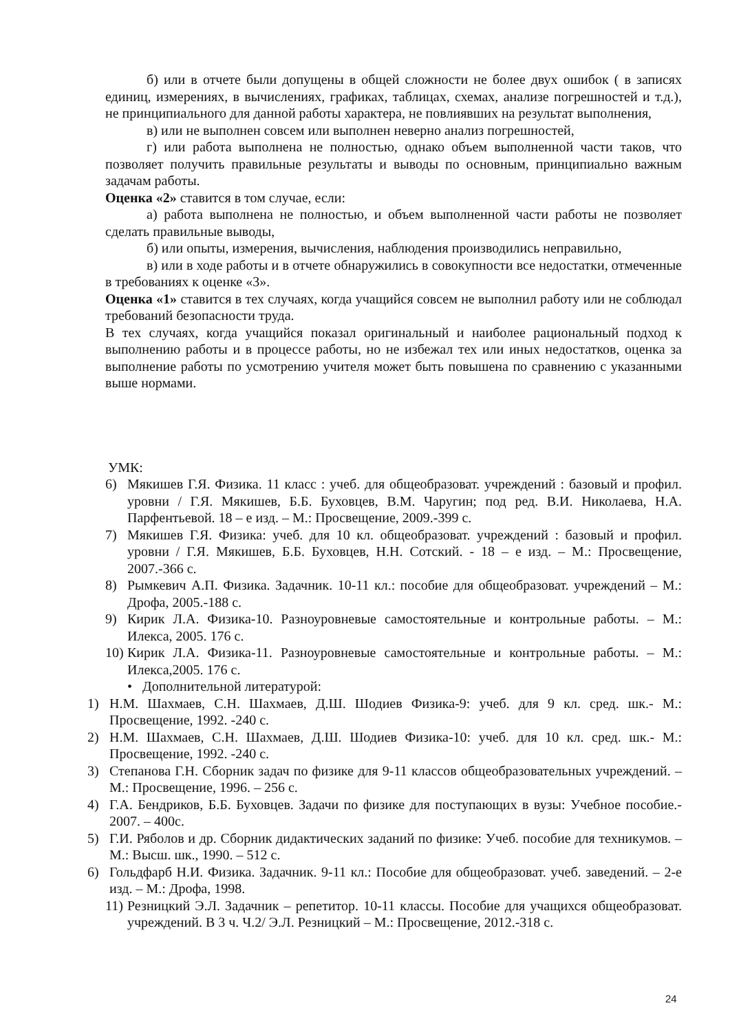б) или в отчете были допущены в общей сложности не более двух ошибок ( в записях единиц, измерениях, в вычислениях, графиках, таблицах, схемах, анализе погрешностей и т.д.), не принципиального для данной работы характера, не повлиявших на результат выполнения,
в) или не выполнен совсем или выполнен неверно анализ погрешностей,
г) или работа выполнена не полностью, однако объем выполненной части таков, что позволяет получить правильные результаты и выводы по основным, принципиально важным задачам работы.
Оценка «2» ставится в том случае, если:
а) работа выполнена не полностью, и объем выполненной части работы не позволяет сделать правильные выводы,
б) или опыты, измерения, вычисления, наблюдения производились неправильно,
в) или в ходе работы и в отчете обнаружились в совокупности все недостатки, отмеченные в требованиях к оценке «3».
Оценка «1» ставится в тех случаях, когда учащийся совсем не выполнил работу или не соблюдал требований безопасности труда.
В тех случаях, когда учащийся показал оригинальный и наиболее рациональный подход к выполнению работы и в процессе работы, но не избежал тех или иных недостатков, оценка за выполнение работы по усмотрению учителя может быть повышена по сравнению с указанными выше нормами.
УМК:
6) Мякишев Г.Я. Физика. 11 класс : учеб. для общеобразоват. учреждений : базовый и профил. уровни / Г.Я. Мякишев, Б.Б. Буховцев, В.М. Чаругин; под ред. В.И. Николаева, Н.А. Парфентьевой. 18 – е изд. – М.: Просвещение, 2009.-399 с.
7) Мякишев Г.Я. Физика: учеб. для 10 кл. общеобразоват. учреждений : базовый и профил. уровни / Г.Я. Мякишев, Б.Б. Буховцев, Н.Н. Сотский. - 18 – е изд. – М.: Просвещение, 2007.-366 с.
8) Рымкевич А.П. Физика. Задачник. 10-11 кл.: пособие для общеобразоват. учреждений – М.: Дрофа, 2005.-188 с.
9) Кирик Л.А. Физика-10. Разноуровневые самостоятельные и контрольные работы. – М.: Илекса, 2005. 176 с.
10)
Кирик Л.А. Физика-11. Разноуровневые самостоятельные и контрольные работы. – М.: Илекса,2005. 176 с.
• Дополнительной литературой:
1) Н.М. Шахмаев, С.Н. Шахмаев, Д.Ш. Шодиев Физика-9: учеб. для 9 кл. сред. шк.- М.: Просвещение, 1992. -240 с.
2) Н.М. Шахмаев, С.Н. Шахмаев, Д.Ш. Шодиев Физика-10: учеб. для 10 кл. сред. шк.- М.: Просвещение, 1992. -240 с.
3) Степанова Г.Н. Сборник задач по физике для 9-11 классов общеобразовательных учреждений. – М.: Просвещение, 1996. – 256 с.
4) Г.А. Бендриков, Б.Б. Буховцев. Задачи по физике для поступающих в вузы: Учебное пособие.- 2007. – 400с.
5) Г.И. Рябoлов и др. Сборник дидактических заданий по физике: Учеб. пособие для техникумов. – М.: Высш. шк., 1990. – 512 с.
6) Гольдфарб Н.И. Физика. Задачник. 9-11 кл.: Пособие для общеобразоват. учеб. заведений. – 2-е изд. – М.: Дрофа, 1998.
11)
Резницкий Э.Л. Задачник – репетитор. 10-11 классы. Пособие для учащихся общеобразоват. учреждений. В 3 ч. Ч.2/ Э.Л. Резницкий – М.: Просвещение, 2012.-318 с.
24